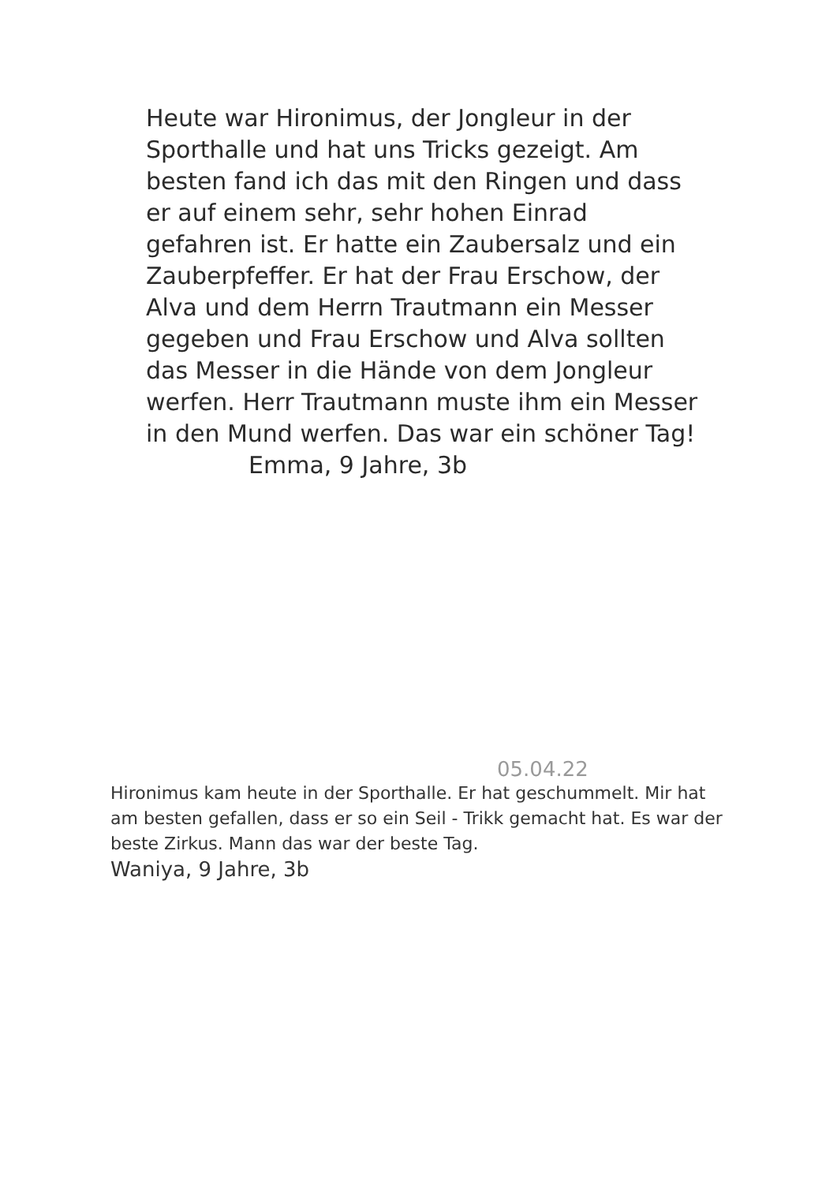Heute war Hironimus, der Jongleur in der Sporthalle und hat uns Tricks gezeigt. Am besten fand ich das mit den Ringen und dass er auf einem sehr, sehr hohen Einrad gefahren ist. Er hatte ein Zaubersalz und ein Zauberpfeffer. Er hat der Frau Erschow, der Alva und dem Herrn Trautmann ein Messer gegeben und Frau Erschow und Alva sollten das Messer in die Hände von dem Jongleur werfen. Herr Trautmann muste ihm ein Messer in den Mund werfen. Das war ein schöner Tag!
Emma, 9 Jahre, 3b
05.04.22
Hironimus kam heute in der Sporthalle. Er hat geschummelt. Mir hat am besten gefallen, dass er so ein Seil - Trikk gemacht hat. Es war der beste Zirkus. Mann das war der beste Tag.
Waniya, 9 Jahre, 3b